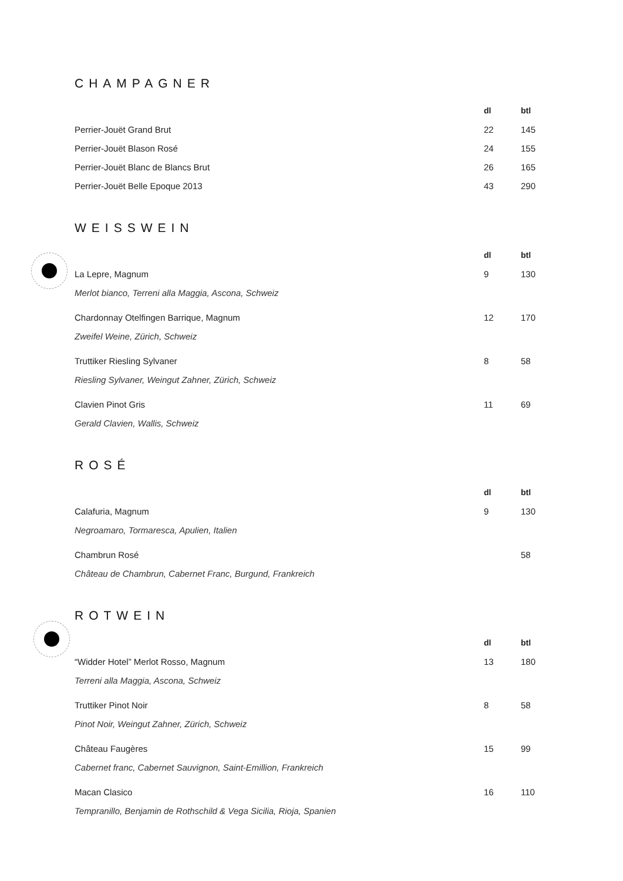CHAMPAGNER
| | dl | btl |
| --- | --- | --- |
| Perrier-Jouët Grand Brut | 22 | 145 |
| Perrier-Jouët Blason Rosé | 24 | 155 |
| Perrier-Jouët Blanc de Blancs Brut | 26 | 165 |
| Perrier-Jouët Belle Epoque 2013 | 43 | 290 |
WEISSWEIN
| | dl | btl |
| --- | --- | --- |
| La Lepre, Magnum | 9 | 130 |
| Merlot bianco, Terreni alla Maggia, Ascona, Schweiz | | |
| Chardonnay Otelfingen Barrique, Magnum | 12 | 170 |
| Zweifel Weine, Zürich, Schweiz | | |
| Truttiker Riesling Sylvaner | 8 | 58 |
| Riesling Sylvaner, Weingut Zahner, Zürich, Schweiz | | |
| Clavien Pinot Gris | 11 | 69 |
| Gerald Clavien, Wallis, Schweiz | | |
ROSÉ
| | dl | btl |
| --- | --- | --- |
| Calafuria, Magnum | 9 | 130 |
| Negroamaro, Tormaresca, Apulien, Italien | | |
| Chambrun Rosé | | 58 |
| Château de Chambrun, Cabernet Franc, Burgund, Frankreich | | |
ROTWEIN
| | dl | btl |
| --- | --- | --- |
| “Widder Hotel” Merlot Rosso, Magnum | 13 | 180 |
| Terreni alla Maggia, Ascona, Schweiz | | |
| Truttiker Pinot Noir | 8 | 58 |
| Pinot Noir, Weingut Zahner, Zürich, Schweiz | | |
| Château Faugères | 15 | 99 |
| Cabernet franc, Cabernet Sauvignon, Saint-Emillion, Frankreich | | |
| Macan Clasico | 16 | 110 |
| Tempranillo, Benjamin de Rothschild & Vega Sicilia, Rioja, Spanien | | |